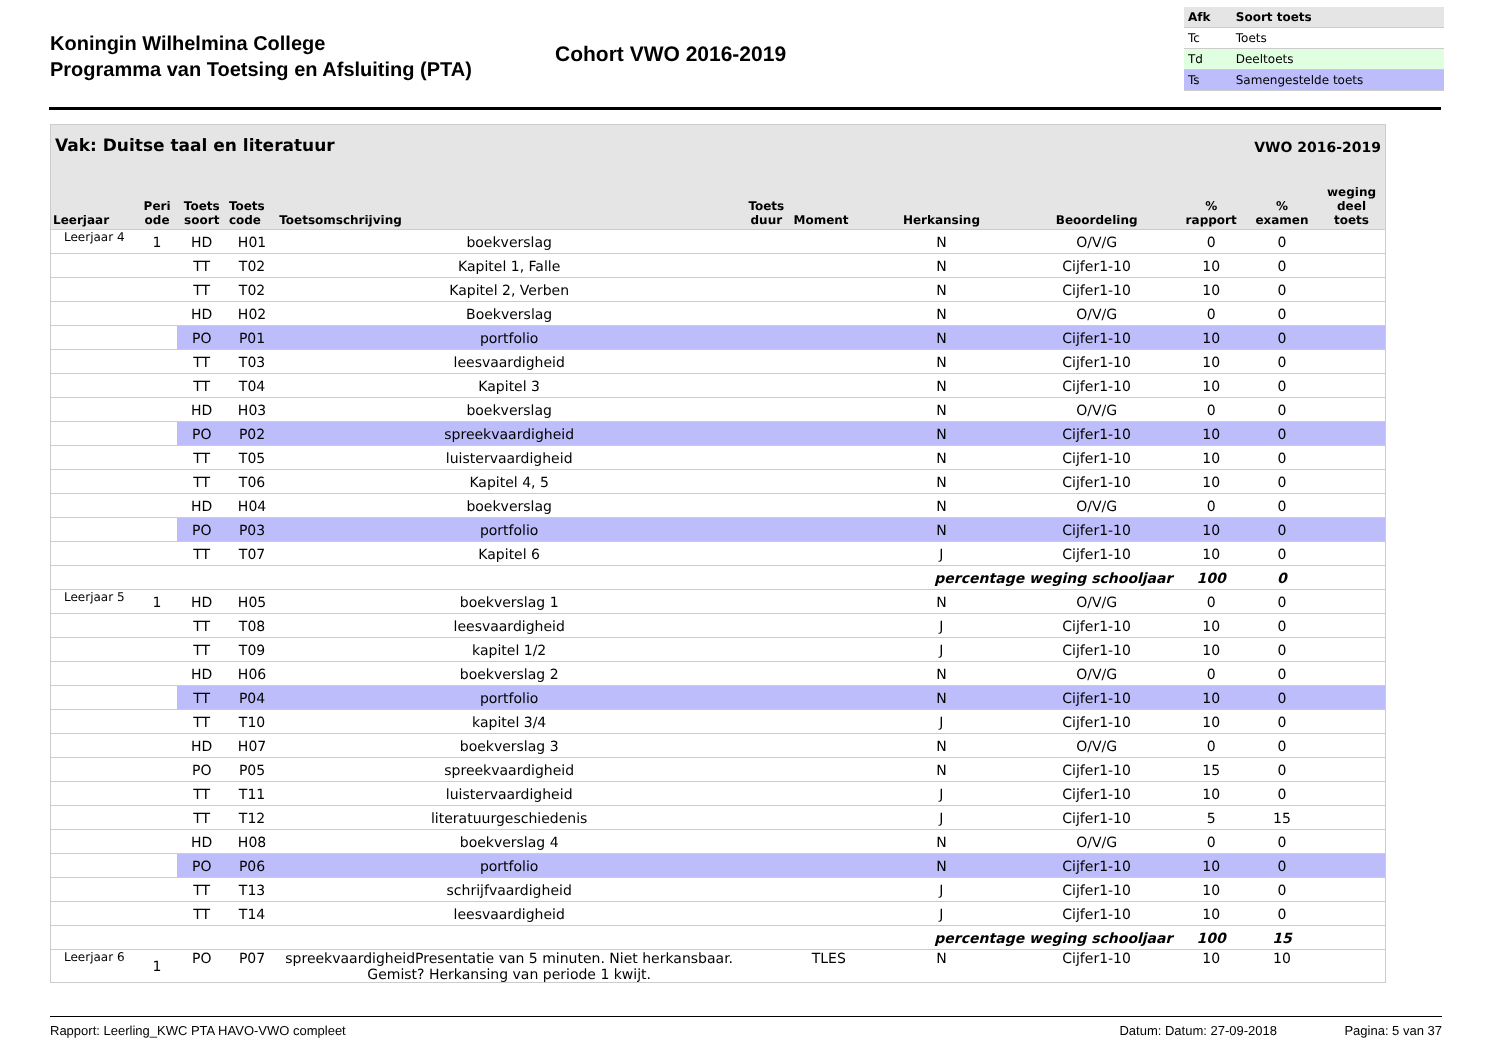Koningin Wilhelmina College
Programma van Toetsing en Afsluiting (PTA)
Cohort VWO 2016-2019
| Afk | Soort toets |
| Tc | Toets |
| Td | Deeltoets |
| Ts | Samengestelde toets |
Vak: Duitse taal en literatuur VWO 2016-2019
| Leerjaar | Peri ode | Toets soort | Toets code | Toetsomschrijving | Toets duur | Moment | Herkansing | Beoordeling | % rapport | % examen | weging deel toets |
| --- | --- | --- | --- | --- | --- | --- | --- | --- | --- | --- | --- |
| Leerjaar 4 | 1 | HD | H01 | boekverslag | | | N | O/V/G | 0 | 0 | |
| | | TT | T02 | Kapitel 1, Falle | | | N | Cijfer1-10 | 10 | 0 | |
| | | TT | T02 | Kapitel 2, Verben | | | N | Cijfer1-10 | 10 | 0 | |
| | | HD | H02 | Boekverslag | | | N | O/V/G | 0 | 0 | |
| | | PO | P01 | portfolio | | | N | Cijfer1-10 | 10 | 0 | |
| | | TT | T03 | leesvaardigheid | | | N | Cijfer1-10 | 10 | 0 | |
| | | TT | T04 | Kapitel 3 | | | N | Cijfer1-10 | 10 | 0 | |
| | | HD | H03 | boekverslag | | | N | O/V/G | 0 | 0 | |
| | | PO | P02 | spreekvaardigheid | | | N | Cijfer1-10 | 10 | 0 | |
| | | TT | T05 | luistervaardigheid | | | N | Cijfer1-10 | 10 | 0 | |
| | | TT | T06 | Kapitel 4, 5 | | | N | Cijfer1-10 | 10 | 0 | |
| | | HD | H04 | boekverslag | | | N | O/V/G | 0 | 0 | |
| | | PO | P03 | portfolio | | | N | Cijfer1-10 | 10 | 0 | |
| | | TT | T07 | Kapitel 6 | | | J | Cijfer1-10 | 10 | 0 | |
| | | | | | | | percentage weging schooljaar | | 100 | 0 | |
| Leerjaar 5 | 1 | HD | H05 | boekverslag 1 | | | N | O/V/G | 0 | 0 | |
| | | TT | T08 | leesvaardigheid | | | J | Cijfer1-10 | 10 | 0 | |
| | | TT | T09 | kapitel 1/2 | | | J | Cijfer1-10 | 10 | 0 | |
| | | HD | H06 | boekverslag 2 | | | N | O/V/G | 0 | 0 | |
| | | TT | P04 | portfolio | | | N | Cijfer1-10 | 10 | 0 | |
| | | TT | T10 | kapitel 3/4 | | | J | Cijfer1-10 | 10 | 0 | |
| | | HD | H07 | boekverslag 3 | | | N | O/V/G | 0 | 0 | |
| | | PO | P05 | spreekvaardigheid | | | N | Cijfer1-10 | 15 | 0 | |
| | | TT | T11 | luistervaardigheid | | | J | Cijfer1-10 | 10 | 0 | |
| | | TT | T12 | literatuurgeschiedenis | | | J | Cijfer1-10 | 5 | 15 | |
| | | HD | H08 | boekverslag 4 | | | N | O/V/G | 0 | 0 | |
| | | PO | P06 | portfolio | | | N | Cijfer1-10 | 10 | 0 | |
| | | TT | T13 | schrijfvaardigheid | | | J | Cijfer1-10 | 10 | 0 | |
| | | TT | T14 | leesvaardigheid | | | J | Cijfer1-10 | 10 | 0 | |
| | | | | | | | percentage weging schooljaar | | 100 | 15 | |
| Leerjaar 6 | 1 | PO | P07 | spreekvaardigheidPresentatie van 5 minuten. Niet herkansbaar. Gemist? Herkansing van periode 1 kwijt. | | TLES | N | Cijfer1-10 | 10 | 10 | |
Rapport: Leerling_KWC PTA HAVO-VWO compleet Datum: Datum: 27-09-2018 Pagina: 5 van 37